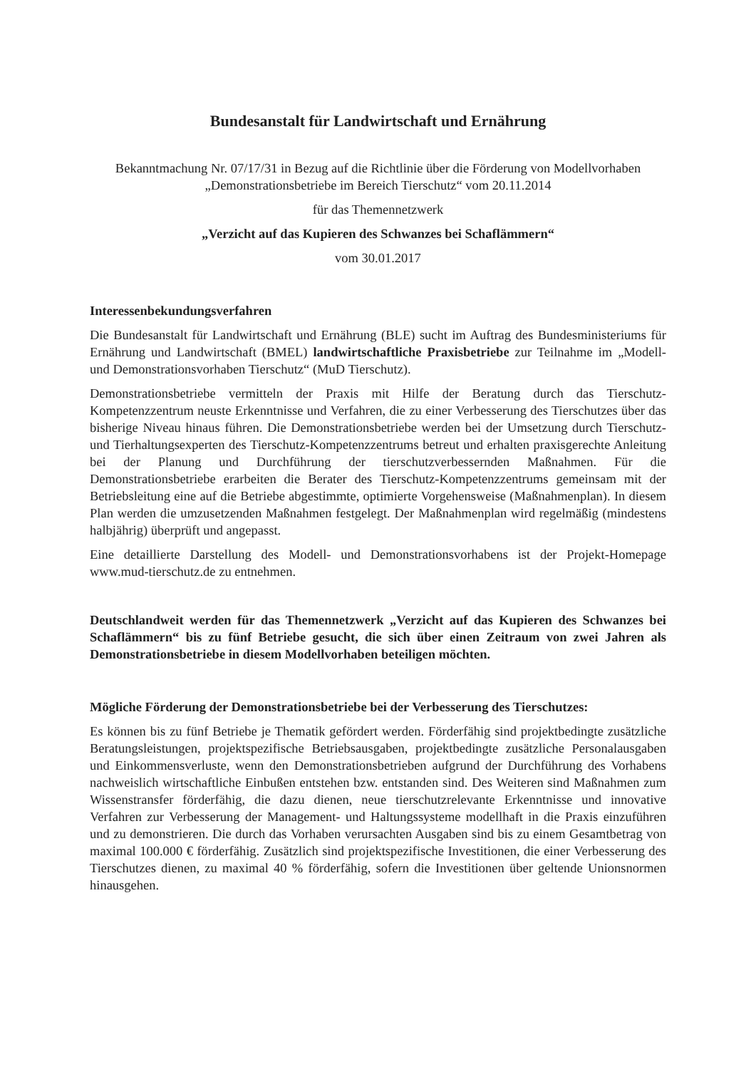Bundesanstalt für Landwirtschaft und Ernährung
Bekanntmachung Nr. 07/17/31 in Bezug auf die Richtlinie über die Förderung von Modellvorhaben „Demonstrationsbetriebe im Bereich Tierschutz“ vom 20.11.2014
für das Themennetzwerk
„Verzicht auf das Kupieren des Schwanzes bei Schaflämmern“
vom 30.01.2017
Interessenbekundungsverfahren
Die Bundesanstalt für Landwirtschaft und Ernährung (BLE) sucht im Auftrag des Bundesministeriums für Ernährung und Landwirtschaft (BMEL) landwirtschaftliche Praxisbetriebe zur Teilnahme im „Modell- und Demonstrationsvorhaben Tierschutz“ (MuD Tierschutz).
Demonstrationsbetriebe vermitteln der Praxis mit Hilfe der Beratung durch das Tierschutz-Kompetenzzentrum neuste Erkenntnisse und Verfahren, die zu einer Verbesserung des Tierschutzes über das bisherige Niveau hinaus führen. Die Demonstrationsbetriebe werden bei der Umsetzung durch Tierschutz- und Tierhaltungsexperten des Tierschutz-Kompetenzzentrums betreut und erhalten praxisgerechte Anleitung bei der Planung und Durchführung der tierschutzverbessernden Maßnahmen. Für die Demonstrationsbetriebe erarbeiten die Berater des Tierschutz-Kompetenzzentrums gemeinsam mit der Betriebsleitung eine auf die Betriebe abgestimmte, optimierte Vorgehensweise (Maßnahmenplan). In diesem Plan werden die umzusetzenden Maßnahmen festgelegt. Der Maßnahmenplan wird regelmäßig (mindestens halbjährig) überprüft und angepasst.
Eine detaillierte Darstellung des Modell- und Demonstrationsvorhabens ist der Projekt-Homepage www.mud-tierschutz.de zu entnehmen.
Deutschlandweit werden für das Themennetzwerk „Verzicht auf das Kupieren des Schwanzes bei Schaflämmern“ bis zu fünf Betriebe gesucht, die sich über einen Zeitraum von zwei Jahren als Demonstrationsbetriebe in diesem Modellvorhaben beteiligen möchten.
Mögliche Förderung der Demonstrationsbetriebe bei der Verbesserung des Tierschutzes:
Es können bis zu fünf Betriebe je Thematik gefördert werden. Förderfähig sind projektbedingte zusätzliche Beratungsleistungen, projektspezifische Betriebsausgaben, projektbedingte zusätzliche Personalausgaben und Einkommensverluste, wenn den Demonstrationsbetrieben aufgrund der Durchführung des Vorhabens nachweislich wirtschaftliche Einbußen entstehen bzw. entstanden sind. Des Weiteren sind Maßnahmen zum Wissenstransfer förderfähig, die dazu dienen, neue tierschutzrelevante Erkenntnisse und innovative Verfahren zur Verbesserung der Management- und Haltungssysteme modellhaft in die Praxis einzuführen und zu demonstrieren. Die durch das Vorhaben verursachten Ausgaben sind bis zu einem Gesamtbetrag von maximal 100.000 € förderfähig. Zusätzlich sind projektspezifische Investitionen, die einer Verbesserung des Tierschutzes dienen, zu maximal 40 % förderfähig, sofern die Investitionen über geltende Unionsnormen hinausgehen.